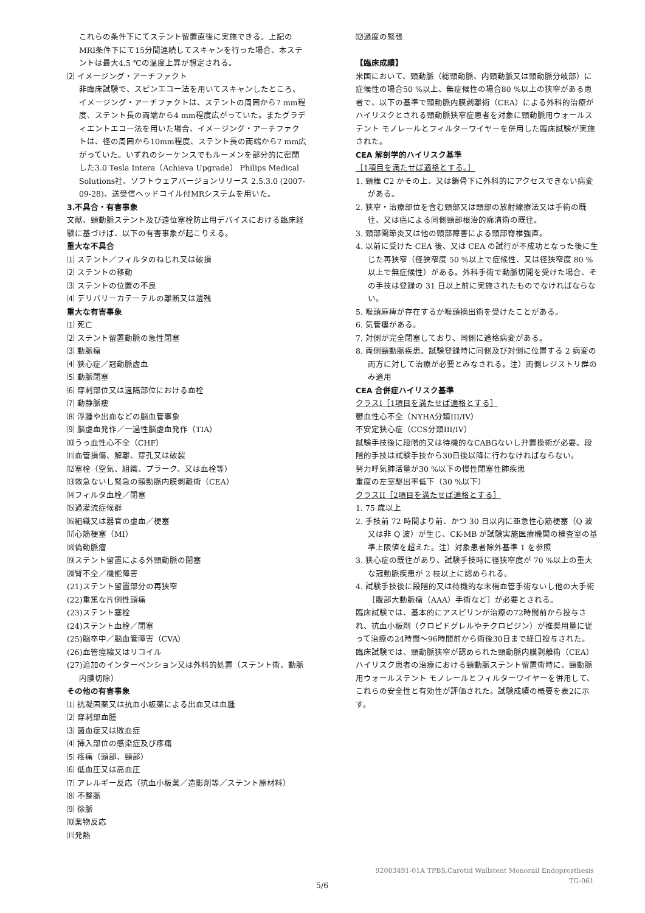これらの条件下にてステント留置直後に実施できる。上記のMRI条件下にて15分間連続してスキャンを行った場合、本ステントは最大4.5 ℃の温度上昇が想定される。
⑵ イメージング・アーチファクト
非臨床試験で、スピンエコー法を用いてスキャンしたところ、イメージング・アーチファクトは、ステントの周囲から7 mm程度、ステント長の両端から4 mm程度広がっていた。またグラディエントエコー法を用いた場合、イメージング・アーチファクトは、径の周囲から10mm程度、ステント長の両端から7 mm広がっていた。いずれのシーケンスでもルーメンを部分的に密閉した3.0 Tesla Intera（Achieva Upgrade） Philips Medical Solutions社、ソフトウェアバージョンリリース 2.5.3.0 (2007-09-28)、送受信ヘッドコイル付MRシステムを用いた。
3.不具合・有害事象
文献、頸動脈ステント及び遠位塞栓防止用デバイスにおける臨床経験に基づけば、以下の有害事象が起こりえる。
重大な不具合
⑴ ステント／フィルタのねじれ又は破損
⑵ ステントの移動
⑶ ステントの位置の不良
⑷ デリバリーカテーテルの離断又は遺残
重大な有害事象
⑴ 死亡
⑵ ステント留置動脈の急性閉塞
⑶ 動脈瘤
⑷ 狭心症／冠動脈虚血
⑸ 動脈閉塞
⑹ 穿刺部位又は遠隔部位における血栓
⑺ 動静脈瘻
⑻ 浮腫や出血などの脳血管事象
⑼ 脳虚血発作／一過性脳虚血発作（TIA）
⑽うっ血性心不全（CHF）
⑾血管損傷、解離、穿孔又は破裂
⑿塞栓（空気、組織、プラーク、又は血栓等）
⒀救急ないし緊急の頸動脈内膜剥離術（CEA）
⒁フィルタ血栓／閉塞
⒂過灌流症候群
⒃組織又は器官の虚血／梗塞
⒄心筋梗塞（MI）
⒅偽動脈瘤
⒆ステント留置による外頸動脈の閉塞
⒇腎不全／機能障害
(21)ステント留置部分の再狭窄
(22)重篤な片側性頭痛
(23)ステント塞栓
(24)ステント血栓／閉塞
(25)脳卒中／脳血管障害（CVA）
(26)血管痙縮又はリコイル
(27)追加のインターベンション又は外科的処置（ステント術、動脈内膜切除）
その他の有害事象
⑴ 抗凝固薬又は抗血小板薬による出血又は血腫
⑵ 穿刺部血腫
⑶ 菌血症又は敗血症
⑷ 挿入部位の感染症及び疼痛
⑸ 疼痛（頭部、頸部）
⑹ 低血圧又は高血圧
⑺ アレルギー反応（抗血小板薬／造影剤等／ステント原材料）
⑻ 不整脈
⑼ 徐脈
⑽薬物反応
⑾発熱
⑿過度の緊張
【臨床成績】
米国において、頸動脈（総頸動脈、内頸動脈又は頸動脈分岐部）に症候性の場合50 %以上、無症候性の場合80 %以上の狭窄がある患者で、以下の基準で頸動脈内膜剥離術（CEA）による外科的治療がハイリスクとされる頸動脈狭窄症患者を対象に頸動脈用ウォールステント モノレールとフィルターワイヤーを併用した臨床試験が実施された。
CEA 解剖学的ハイリスク基準
［1項目を満たせば適格とする。］
1. 頸椎 C2 かその上、又は鎖骨下に外科的にアクセスできない病変がある。
2. 狭窄・治療部位を含む頸部又は頭部の放射線療法又は手術の既往、又は癌による同側頸部根治的廓清術の既往。
3. 頸部関節炎又は他の頸部障害による頸部脊椎強直。
4. 以前に受けた CEA 後、又は CEA の試行が不成功となった後に生じた再狭窄（径狭窄度 50 %以上で症候性、又は径狭窄度 80 %以上で無症候性）がある。外科手術で動脈切開を受けた場合、その手技は登録の 31 日以上前に実施されたものでなければならない。
5. 喉頭麻痺が存在するか喉頭摘出術を受けたことがある。
6. 気管瘻がある。
7. 対側が完全閉塞しており、同側に適格病変がある。
8. 両側頸動脈疾患。試験登録時に同側及び対側に位置する 2 病変の両方に対して治療が必要とみなされる。注）両側レジストリ群のみ適用
CEA 合併症ハイリスク基準
クラスI［1項目を満たせば適格とする］
鬱血性心不全（NYHA分類III/IV）
不安定狭心症（CCS分類III/IV）
試験手技後に段階的又は待機的なCABGないし弁置換術が必要。段階的手技は試験手技から30日後以降に行わなければならない。
努力呼気肺活量が30 %以下の慢性閉塞性肺疾患
重度の左室駆出率低下（30 %以下）
クラスII［2項目を満たせば適格とする］
1. 75 歳以上
2. 手技前 72 時間より前、かつ 30 日以内に亜急性心筋梗塞（Q 波又は非 Q 波）が生じ、CK-MB が試験実施医療機関の検査室の基準上限値を超えた。注）対象患者除外基準 1 を参照
3. 狭心症の既往があり、試験手技時に径狭窄度が 70 %以上の重大な冠動脈疾患が 2 枝以上に認められる。
4. 試験手技後に段階的又は待機的な末梢血管手術ないし他の大手術［腹部大動脈瘤（AAA）手術など］が必要とされる。
臨床試験では、基本的にアスピリンが治療の72時間前から投与され、抗血小板剤（クロピドグレルやチクロピジン）が推奨用量に従って治療の24時間〜96時間前から術後30日まで経口投与された。
臨床試験では、頸動脈狭窄が認められた頸動脈内膜剥離術（CEA）ハイリスク患者の治療における頸動脈ステント留置術時に、頸動脈用ウォールステント モノレールとフィルターワイヤーを併用して、これらの安全性と有効性が評価された。試験成績の概要を表2に示す。
92083491-01A TPBS,Carotid Wallstent Monorail Endoprosthesis
TG-061
5/6